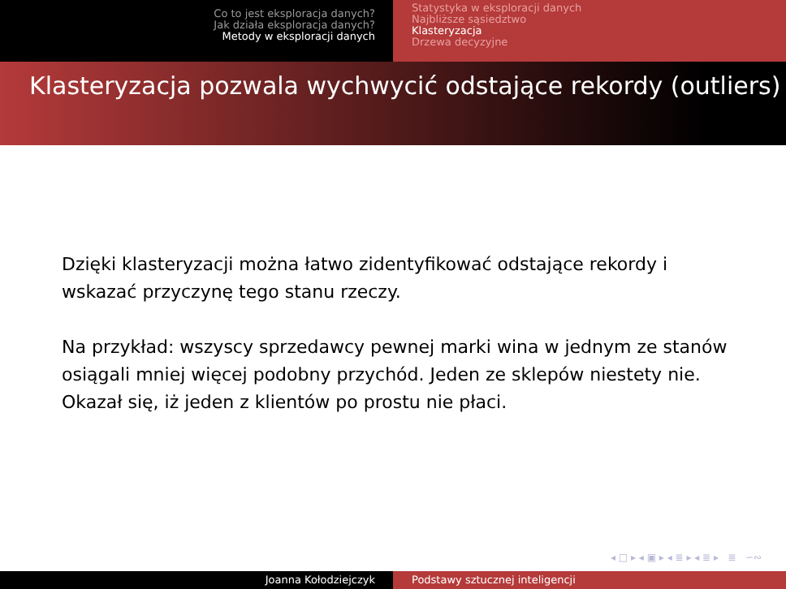Co to jest eksploracja danych?
Jak działa eksploracja danych?
Metody w eksploracji danych
Statystyka w eksploracji danych
Najbliższe sąsiedztwo
Klasteryzacja
Drzewa decyzyjne
Klasteryzacja pozwala wychwycić odstające rekordy (outliers)
Dzięki klasteryzacji można łatwo zidentyfikować odstające rekordy i wskazać przyczynę tego stanu rzeczy.
Na przykład: wszyscy sprzedawcy pewnej marki wina w jednym ze stanów osiągali mniej więcej podobny przychód. Jeden ze sklepów niestety nie. Okazał się, iż jeden z klientów po prostu nie płaci.
◂ □ ▸ ◂ ▣ ▸ ◂ ≣ ▸ ◂ ≣ ▸ ≣ ∽∾
Joanna Kołodziejczyk Podstawy sztucznej inteligencji